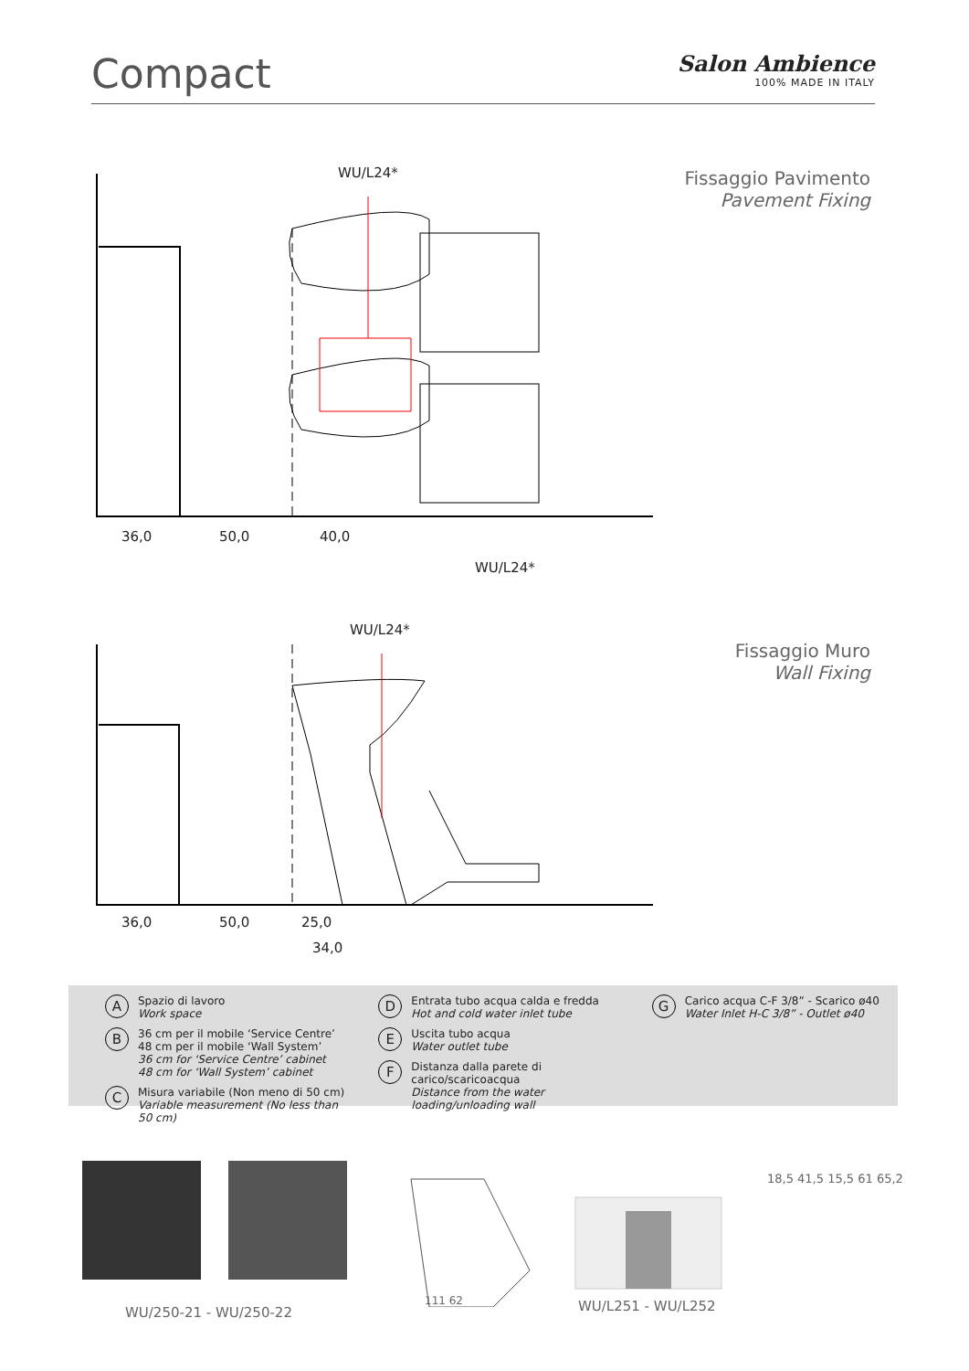Compact
Salon Ambience
100% MADE IN ITALY
Fissaggio Pavimento
Pavement Fixing
WU/L24*
36,0 50,0 40,0
WU/L24*
Fissaggio Muro
Wall Fixing
WU/L24*
36,0 50,0 25,0
34,0
A Spazio di lavoro
Work space
B 36 cm per il mobile ‘Service Centre’
48 cm per il mobile ‘Wall System’
36 cm for ‘Service Centre’ cabinet
48 cm for ‘Wall System’ cabinet
C Misura variabile (Non meno di 50 cm)
Variable measurement (No less than 50 cm)
D Entrata tubo acqua calda e fredda
Hot and cold water inlet tube
E Uscita tubo acqua
Water outlet tube
F Distanza dalla parete di carico/scaricoacqua
Distance from the water loading/unloading wall
G Carico acqua C-F 3/8” - Scarico ø40
Water Inlet H-C 3/8” - Outlet ø40
WU/250-21 - WU/250-22
111 62 WU/L251 - WU/L252
18,5 41,5 15,5 61 65,2